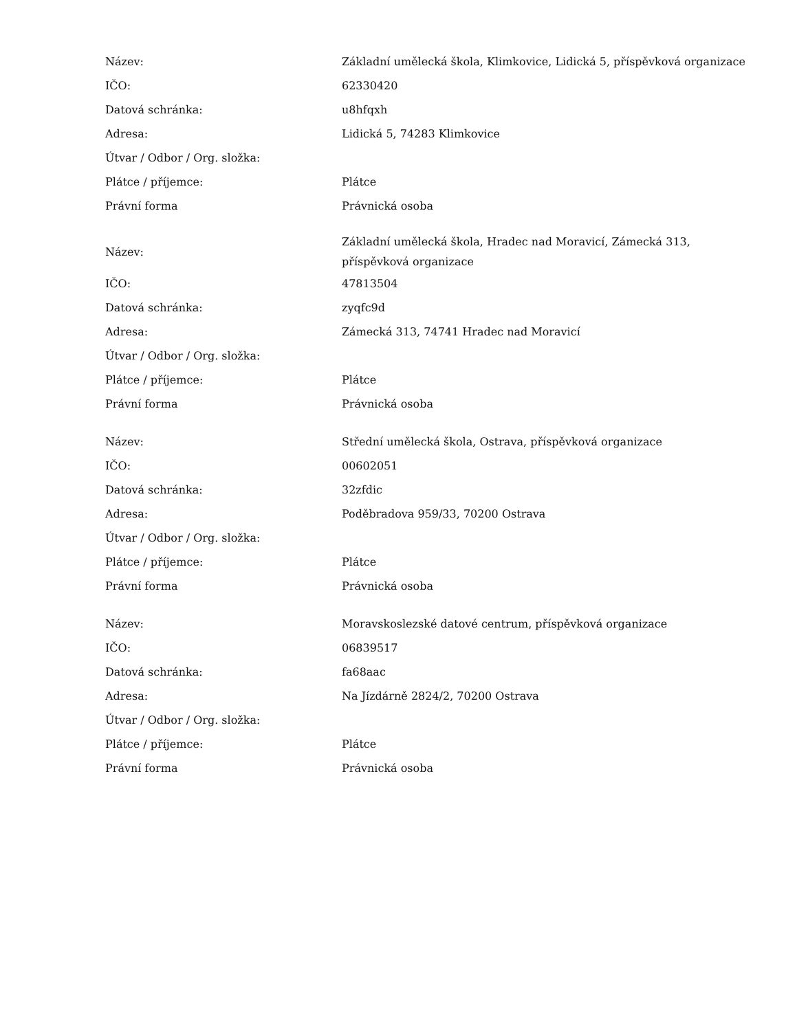| Název: | Základní umělecká škola, Klimkovice, Lidická 5, příspěvková organizace |
| IČO: | 62330420 |
| Datová schránka: | u8hfqxh |
| Adresa: | Lidická 5, 74283 Klimkovice |
| Útvar / Odbor / Org. složka: | |
| Plátce / příjemce: | Plátce |
| Právní forma | Právnická osoba |
| Název: | Základní umělecká škola, Hradec nad Moravicí, Zámecká 313, příspěvková organizace |
| IČO: | 47813504 |
| Datová schránka: | zyqfc9d |
| Adresa: | Zámecká 313, 74741 Hradec nad Moravicí |
| Útvar / Odbor / Org. složka: | |
| Plátce / příjemce: | Plátce |
| Právní forma | Právnická osoba |
| Název: | Střední umělecká škola, Ostrava, příspěvková organizace |
| IČO: | 00602051 |
| Datová schránka: | 32zfdic |
| Adresa: | Poděbradova 959/33, 70200 Ostrava |
| Útvar / Odbor / Org. složka: | |
| Plátce / příjemce: | Plátce |
| Právní forma | Právnická osoba |
| Název: | Moravskoslezské datové centrum, příspěvková organizace |
| IČO: | 06839517 |
| Datová schránka: | fa68aac |
| Adresa: | Na Jízdárně 2824/2, 70200 Ostrava |
| Útvar / Odbor / Org. složka: | |
| Plátce / příjemce: | Plátce |
| Právní forma | Právnická osoba |